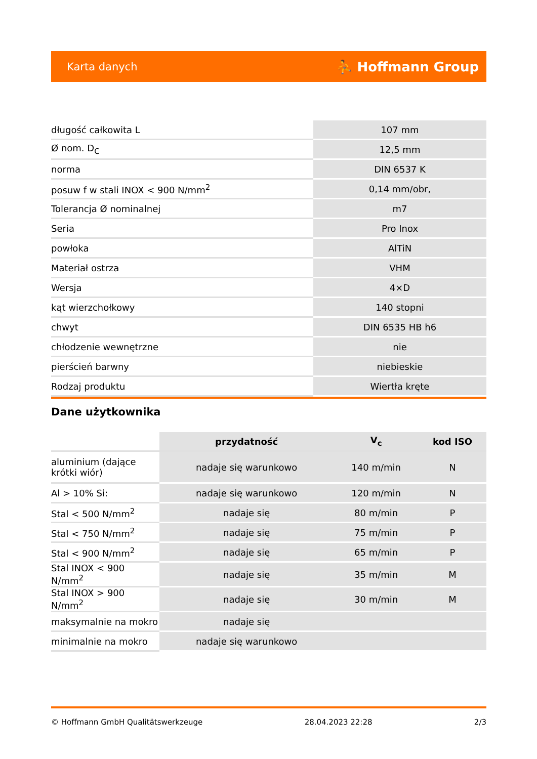Karta danych ⛹ Hoffmann Group
| długość całkowita L | 107 mm |
| Ø nom. D<sub>C</sub> | 12,5 mm |
| norma | DIN 6537 K |
| posuw f w stali INOX < 900 N/mm<sup>2</sup> | 0,14 mm/obr, |
| Tolerancja Ø nominalnej | m7 |
| Seria | Pro Inox |
| powłoka | AlTiN |
| Materiał ostrza | VHM |
| Wersja | 4×D |
| kąt wierzchołkowy | 140 stopni |
| chwyt | DIN 6535 HB h6 |
| chłodzenie wewnętrzne | nie |
| pierścień barwny | niebieskie |
| Rodzaj produktu | Wiertła kręte |
Dane użytkownika
| | przydatność | V<sub>c</sub> | kod ISO |
| --- | --- | --- | --- |
| aluminium (dające krótki wiór) | nadaje się warunkowo | 140 m/min | N |
| Al > 10% Si: | nadaje się warunkowo | 120 m/min | N |
| Stal < 500 N/mm<sup>2</sup> | nadaje się | 80 m/min | P |
| Stal < 750 N/mm<sup>2</sup> | nadaje się | 75 m/min | P |
| Stal < 900 N/mm<sup>2</sup> | nadaje się | 65 m/min | P |
| Stal INOX < 900 N/mm<sup>2</sup> | nadaje się | 35 m/min | M |
| Stal INOX > 900 N/mm<sup>2</sup> | nadaje się | 30 m/min | M |
| maksymalnie na mokro | nadaje się | | |
| minimalnie na mokro | nadaje się warunkowo | | |
© Hoffmann GmbH Qualitätswerkzeuge 28.04.2023 22:28 2/3